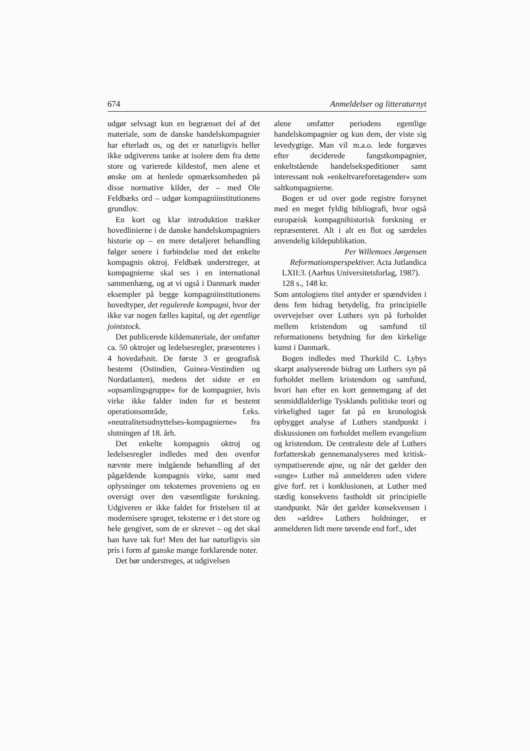674 Anmeldelser og litteraturnyt
udgør selvsagt kun en begrænset del af det materiale, som de danske handelskompagnier har efterladt os, og det er naturligvis heller ikke udgiverens tanke at isolere dem fra dette store og varierede kildestof, men alene et ønske om at henlede opmærksomheden på disse normative kilder, der – med Ole Feldbæks ord – udgør kompagniinstitutionens grundlov.
En kort og klar introduktion trækker hovedlinierne i de danske handelskompagniers historie op – en mere detaljeret behandling følger senere i forbindelse med det enkelte kompagnis oktroj. Feldbæk understreger, at kompagnierne skal ses i en international sammenhæng, og at vi også i Danmark møder eksempler på begge kompagniinstitutionens hovedtyper, det regulerede kompagni, hvor der ikke var nogen fælles kapital, og det egentlige jointstock.
Det publicerede kildemateriale, der omfatter ca. 50 oktrojer og ledelsesregler, præsenteres i 4 hovedafsnit. De første 3 er geografisk bestemt (Ostindien, Guinea-Vestindien og Nordatlanten), medens det sidste er en »opsamlingsgruppe« for de kompagnier, hvis virke ikke falder inden for et bestemt operationsområde, f.eks. »neutralitetsudnyttelses-kompagnierne« fra slutningen af 18. årh.
Det enkelte kompagnis oktroj og ledelsesregler indledes med den ovenfor nævnte mere indgående behandling af det pågældende kompagnis virke, samt med oplysninger om teksternes proveniens og en oversigt over den væsentligste forskning. Udgiveren er ikke faldet for fristelsen til at modernisere sproget, teksterne er i det store og hele gengivet, som de er skrevet – og det skal han have tak for! Men det har naturligvis sin pris i form af ganske mange forklarende noter.
Det bør understreges, at udgivelsen
alene omfatter periodens egentlige handelskompagnier og kun dem, der viste sig levedygtige. Man vil m.a.o. lede forgæves efter deciderede fangstkompagnier, enkeltstående handelsekspeditioner samt interessant nok »enkeltvareforetagender« som saltkompagnierne.
Bogen er ud over gode registre forsynet med en meget fyldig bibliografi, hvor også europæisk kompagnihistorisk forskning er repræsenteret. Alt i alt en flot og særdeles anvendelig kildepublikation.
Per Willemoes Jørgensen
Reformationsperspektiver. Acta Jutlandica LXII:3. (Aarhus Universitetsforlag, 1987). 128 s., 148 kr.
Som antologiens titel antyder er spændviden i dens fem bidrag betydelig, fra principielle overvejelser over Luthers syn på forholdet mellem kristendom og samfund til reformationens betydning for den kirkelige kunst i Danmark.
Bogen indledes med Thorkild C. Lybys skarpt analyserende bidrag om Luthers syn på forholdet mellem kristendom og samfund, hvori han efter en kort gennemgang af det senmiddlalderlige Tysklands politiske teori og virkelighed tager fat på en kronologisk opbygget analyse af Luthers standpunkt i diskussionen om forholdet mellem evangelium og kristendom. De centraleste dele af Luthers forfatterskab gennemanalyseres med kritisk-sympatiserende øjne, og når det gælder den »unge« Luther må anmelderen uden videre give forf. ret i konklusionen, at Luther med stædig konsekvens fastholdt sit principielle standpunkt. Når det gælder konsekvensen i den »ældre« Luthers holdninger, er anmelderen lidt mere tøvende end forf., idet